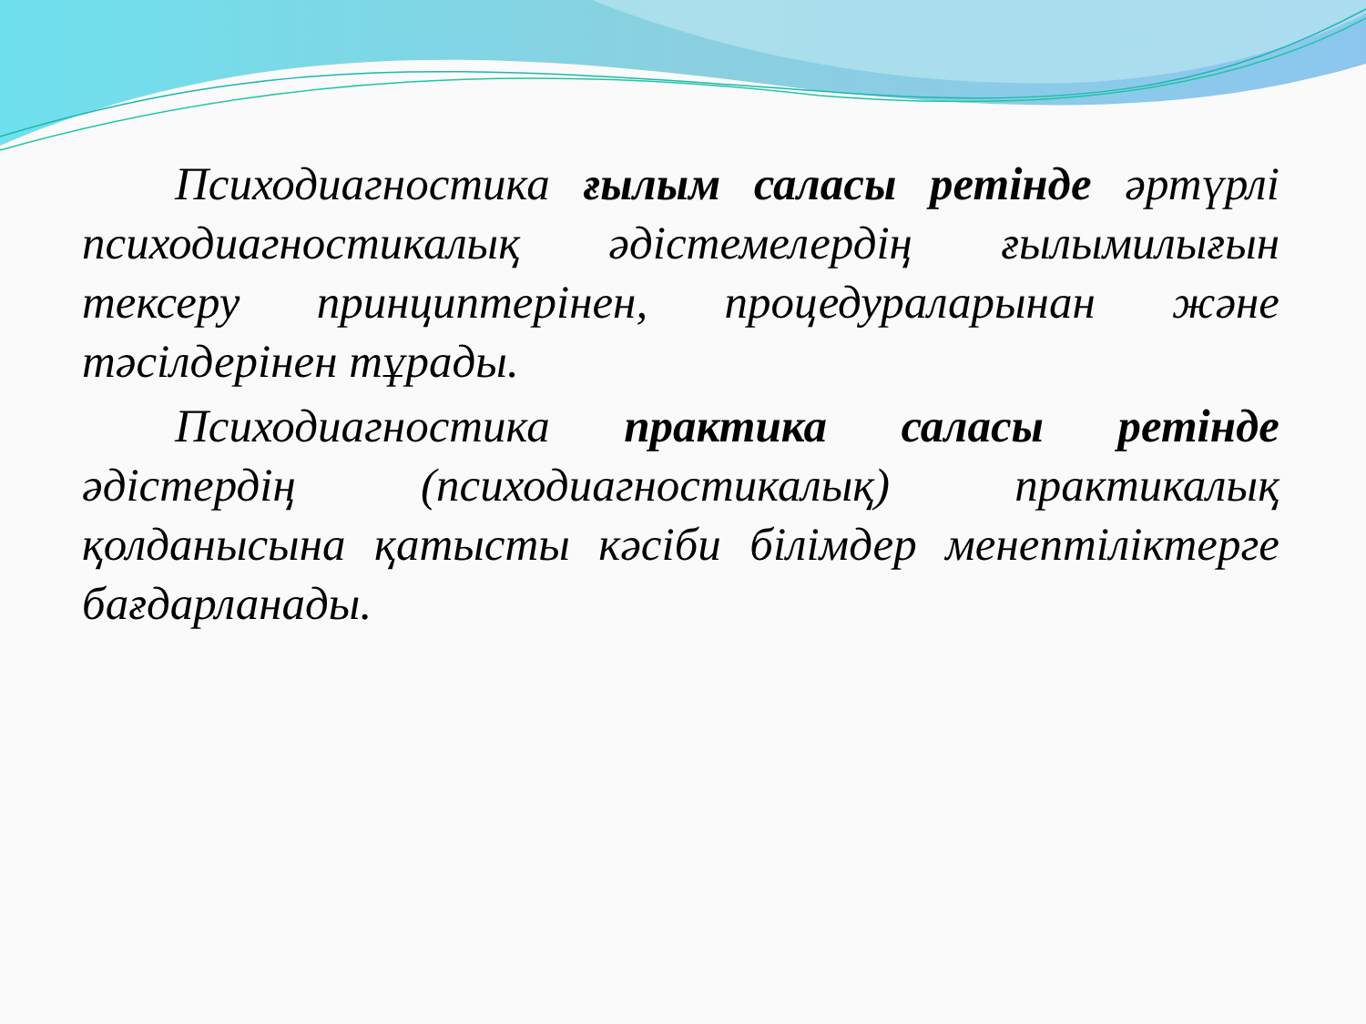Психодиагностика ғылым саласы ретінде әртүрлі психодиагностикалық әдістемелердің ғылымилығын тексеру принциптерінен, процедураларынан және тәсілдерінен тұрады.
Психодиагностика практика саласы ретінде әдістердің (психодиагностикалық) практикалық қолданысына қатысты кәсіби білімдер менептіліктерге бағдарланады.